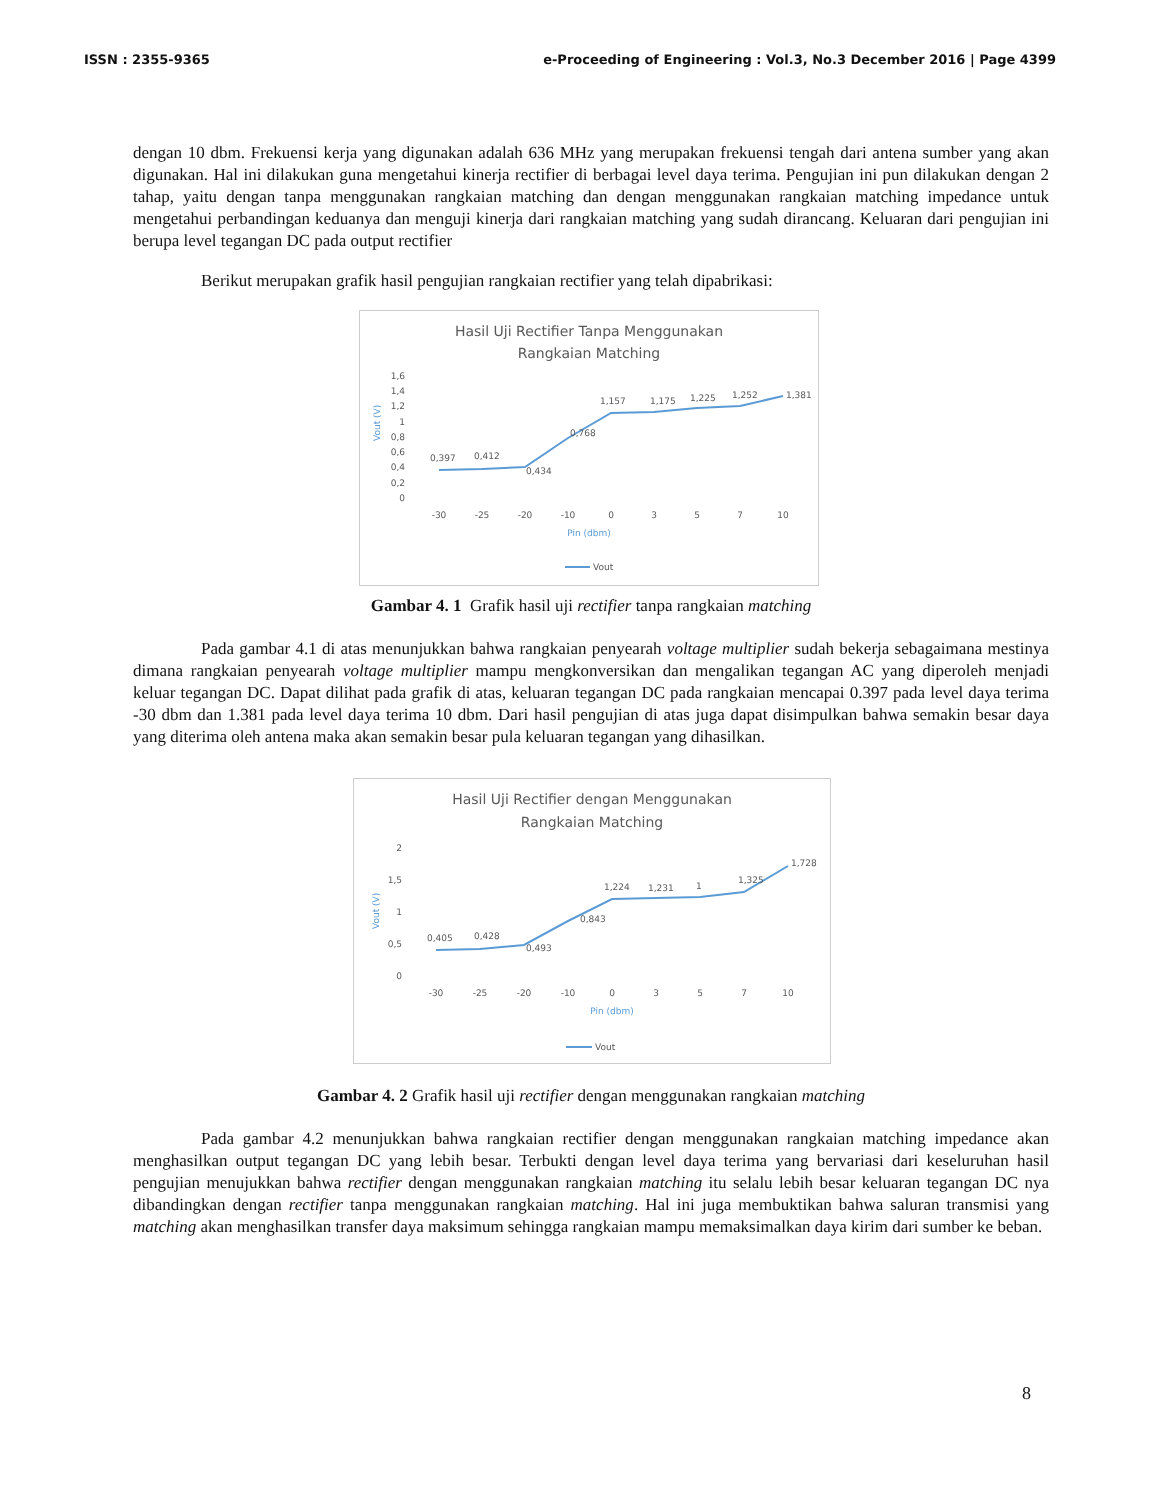ISSN : 2355-9365 e-Proceeding of Engineering : Vol.3, No.3 December 2016 | Page 4399
dengan 10 dbm. Frekuensi kerja yang digunakan adalah 636 MHz yang merupakan frekuensi tengah dari antena sumber yang akan digunakan. Hal ini dilakukan guna mengetahui kinerja rectifier di berbagai level daya terima. Pengujian ini pun dilakukan dengan 2 tahap, yaitu dengan tanpa menggunakan rangkaian matching dan dengan menggunakan rangkaian matching impedance untuk mengetahui perbandingan keduanya dan menguji kinerja dari rangkaian matching yang sudah dirancang. Keluaran dari pengujian ini berupa level tegangan DC pada output rectifier
Berikut merupakan grafik hasil pengujian rangkaian rectifier yang telah dipabrikasi:
Hasil Uji Rectifier Tanpa Menggunakan
Rangkaian Matching
1,6
1,4
1,2
1
0,8
0,6
0,4
0,2
0
0,397
0,412
0,434
0,768
1,157
1,175
1,225
1,252
1,381
-30
-25
-20
-10
0
3
5
7
10
Pin (dbm)
Vout (V)
Vout
Gambar 4. 1 Grafik hasil uji rectifier tanpa rangkaian matching
Pada gambar 4.1 di atas menunjukkan bahwa rangkaian penyearah voltage multiplier sudah bekerja sebagaimana mestinya dimana rangkaian penyearah voltage multiplier mampu mengkonversikan dan mengalikan tegangan AC yang diperoleh menjadi keluar tegangan DC. Dapat dilihat pada grafik di atas, keluaran tegangan DC pada rangkaian mencapai 0.397 pada level daya terima -30 dbm dan 1.381 pada level daya terima 10 dbm. Dari hasil pengujian di atas juga dapat disimpulkan bahwa semakin besar daya yang diterima oleh antena maka akan semakin besar pula keluaran tegangan yang dihasilkan.
Hasil Uji Rectifier dengan Menggunakan
Rangkaian Matching
2
1,5
1
0,5
0
0,405
0,428
0,493
0,843
1,224
1,231
1
1,325
1,728
-30
-25
-20
-10
0
3
5
7
10
Pin (dbm)
Vout (V)
Vout
Gambar 4. 2 Grafik hasil uji rectifier dengan menggunakan rangkaian matching
Pada gambar 4.2 menunjukkan bahwa rangkaian rectifier dengan menggunakan rangkaian matching impedance akan menghasilkan output tegangan DC yang lebih besar. Terbukti dengan level daya terima yang bervariasi dari keseluruhan hasil pengujian menujukkan bahwa rectifier dengan menggunakan rangkaian matching itu selalu lebih besar keluaran tegangan DC nya dibandingkan dengan rectifier tanpa menggunakan rangkaian matching. Hal ini juga membuktikan bahwa saluran transmisi yang matching akan menghasilkan transfer daya maksimum sehingga rangkaian mampu memaksimalkan daya kirim dari sumber ke beban.
8